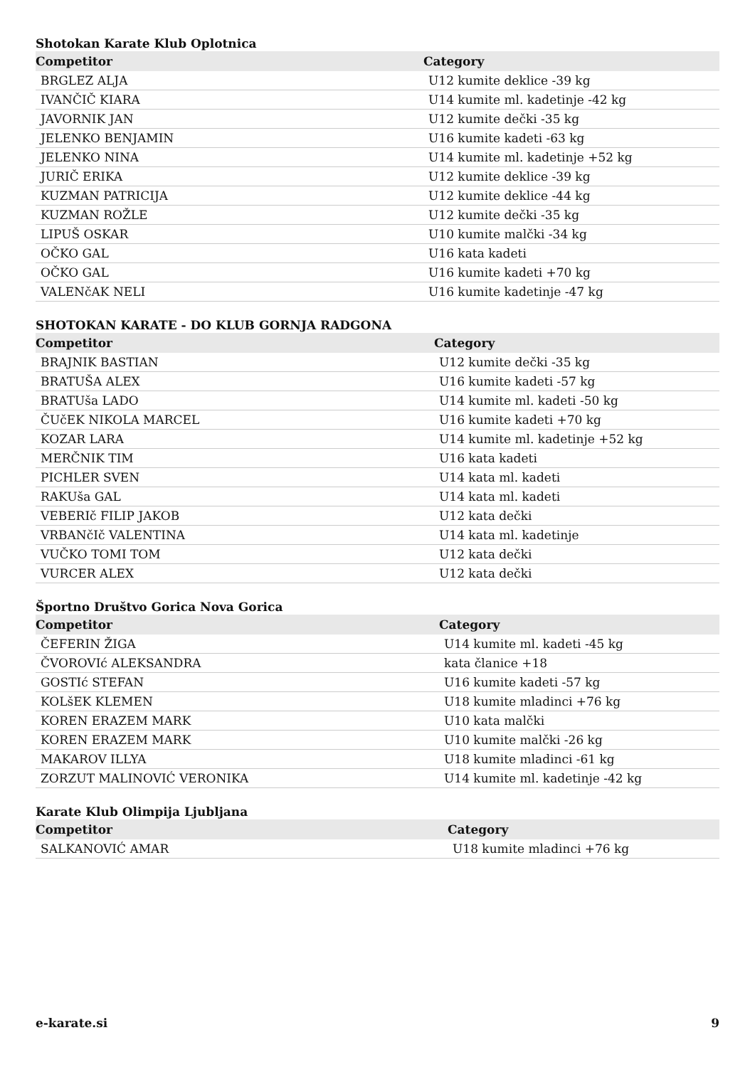Shotokan Karate Klub Oplotnica
| Competitor | Category |
| --- | --- |
| BRGLEZ ALJA | U12 kumite deklice -39 kg |
| IVANČIČ KIARA | U14 kumite ml. kadetinje -42 kg |
| JAVORNIK JAN | U12 kumite dečki -35 kg |
| JELENKO BENJAMIN | U16 kumite kadeti -63 kg |
| JELENKO NINA | U14 kumite ml. kadetinje +52 kg |
| JURIČ ERIKA | U12 kumite deklice -39 kg |
| KUZMAN PATRICIJA | U12 kumite deklice -44 kg |
| KUZMAN ROŽLE | U12 kumite dečki -35 kg |
| LIPUŠ OSKAR | U10 kumite malčki -34 kg |
| OČKO GAL | U16 kata kadeti |
| OČKO GAL | U16 kumite kadeti +70 kg |
| VALENčAK NELI | U16 kumite kadetinje -47 kg |
SHOTOKAN KARATE - DO KLUB GORNJA RADGONA
| Competitor | Category |
| --- | --- |
| BRAJNIK BASTIAN | U12 kumite dečki -35 kg |
| BRATUŠA ALEX | U16 kumite kadeti -57 kg |
| BRATUša LADO | U14 kumite ml. kadeti -50 kg |
| ČUčEK NIKOLA MARCEL | U16 kumite kadeti +70 kg |
| KOZAR LARA | U14 kumite ml. kadetinje +52 kg |
| MERČNIK TIM | U16 kata kadeti |
| PICHLER SVEN | U14 kata ml. kadeti |
| RAKUša GAL | U14 kata ml. kadeti |
| VEBERIč FILIP JAKOB | U12 kata dečki |
| VRBANčIč VALENTINA | U14 kata ml. kadetinje |
| VUČKO TOMI TOM | U12 kata dečki |
| VURCER ALEX | U12 kata dečki |
Športno Društvo Gorica Nova Gorica
| Competitor | Category |
| --- | --- |
| ČEFERIN ŽIGA | U14 kumite ml. kadeti -45 kg |
| ČVOROVIć ALEKSANDRA | kata članice +18 |
| GOSTIć STEFAN | U16 kumite kadeti -57 kg |
| KOLšEK KLEMEN | U18 kumite mladinci +76 kg |
| KOREN ERAZEM MARK | U10 kata malčki |
| KOREN ERAZEM MARK | U10 kumite malčki -26 kg |
| MAKAROV ILLYA | U18 kumite mladinci -61 kg |
| ZORZUT MALINOVIĆ VERONIKA | U14 kumite ml. kadetinje -42 kg |
Karate Klub Olimpija Ljubljana
| Competitor | Category |
| --- | --- |
| SALKANOVIĆ AMAR | U18 kumite mladinci +76 kg |
e-karate.si 9